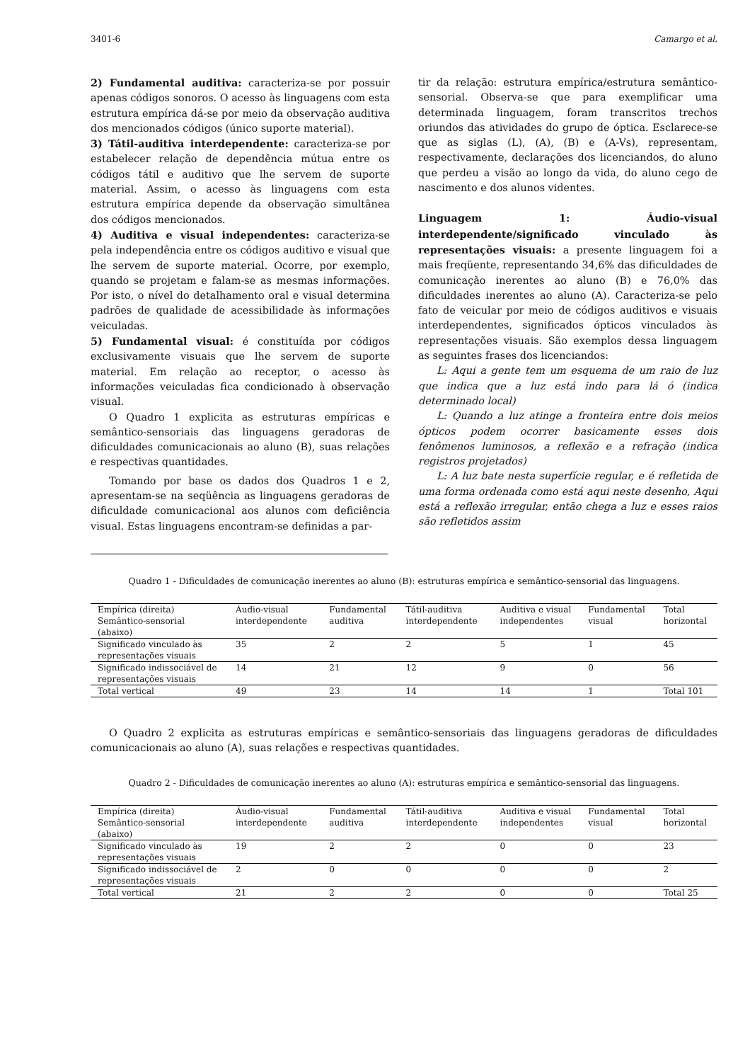3401-6 Camargo et al.
2) Fundamental auditiva: caracteriza-se por possuir apenas códigos sonoros. O acesso às linguagens com esta estrutura empírica dá-se por meio da observação auditiva dos mencionados códigos (único suporte material).
3) Tátil-auditiva interdependente: caracteriza-se por estabelecer relação de dependência mútua entre os códigos tátil e auditivo que lhe servem de suporte material. Assim, o acesso às linguagens com esta estrutura empírica depende da observação simultânea dos códigos mencionados.
4) Auditiva e visual independentes: caracteriza-se pela independência entre os códigos auditivo e visual que lhe servem de suporte material. Ocorre, por exemplo, quando se projetam e falam-se as mesmas informações. Por isto, o nível do detalhamento oral e visual determina padrões de qualidade de acessibilidade às informações veiculadas.
5) Fundamental visual: é constituída por códigos exclusivamente visuais que lhe servem de suporte material. Em relação ao receptor, o acesso às informações veiculadas fica condicionado à observação visual.
O Quadro 1 explicita as estruturas empíricas e semântico-sensoriais das linguagens geradoras de dificuldades comunicacionais ao aluno (B), suas relações e respectivas quantidades.
Tomando por base os dados dos Quadros 1 e 2, apresentam-se na seqüência as linguagens geradoras de dificuldade comunicacional aos alunos com deficiência visual. Estas linguagens encontram-se definidas a par-
tir da relação: estrutura empírica/estrutura semântico-sensorial. Observa-se que para exemplificar uma determinada linguagem, foram transcritos trechos oriundos das atividades do grupo de óptica. Esclarece-se que as siglas (L), (A), (B) e (A-Vs), representam, respectivamente, declarações dos licenciandos, do aluno que perdeu a visão ao longo da vida, do aluno cego de nascimento e dos alunos videntes.
Linguagem 1: Áudio-visual interdependente/significado vinculado às representações visuais: a presente linguagem foi a mais freqüente, representando 34,6% das dificuldades de comunicação inerentes ao aluno (B) e 76,0% das dificuldades inerentes ao aluno (A). Caracteriza-se pelo fato de veicular por meio de códigos auditivos e visuais interdependentes, significados ópticos vinculados às representações visuais. São exemplos dessa linguagem as seguintes frases dos licenciandos:
L: Aqui a gente tem um esquema de um raio de luz que indica que a luz está indo para lá ó (indica determinado local)
L: Quando a luz atinge a fronteira entre dois meios ópticos podem ocorrer basicamente esses dois fenômenos luminosos, a reflexão e a refração (indica registros projetados)
L: A luz bate nesta superfície regular, e é refletida de uma forma ordenada como está aqui neste desenho, Aqui está a reflexão irregular, então chega a luz e esses raios são refletidos assim
Quadro 1 - Dificuldades de comunicação inerentes ao aluno (B): estruturas empírica e semântico-sensorial das linguagens.
| Empírica (direita) Semântico-sensorial (abaixo) | Áudio-visual interdependente | Fundamental auditiva | Tátil-auditiva interdependente | Auditiva e visual independentes | Fundamental visual | Total horizontal |
| Significado vinculado às representações visuais | 35 | 2 | 2 | 5 | 1 | 45 |
| Significado indissociável de representações visuais | 14 | 21 | 12 | 9 | 0 | 56 |
| Total vertical | 49 | 23 | 14 | 14 | 1 | Total 101 |
O Quadro 2 explicita as estruturas empíricas e semântico-sensoriais das linguagens geradoras de dificuldades comunicacionais ao aluno (A), suas relações e respectivas quantidades.
Quadro 2 - Dificuldades de comunicação inerentes ao aluno (A): estruturas empírica e semântico-sensorial das linguagens.
| Empírica (direita) Semântico-sensorial (abaixo) | Áudio-visual interdependente | Fundamental auditiva | Tátil-auditiva interdependente | Auditiva e visual independentes | Fundamental visual | Total horizontal |
| Significado vinculado às representações visuais | 19 | 2 | 2 | 0 | 0 | 23 |
| Significado indissociável de representações visuais | 2 | 0 | 0 | 0 | 0 | 2 |
| Total vertical | 21 | 2 | 2 | 0 | 0 | Total 25 |